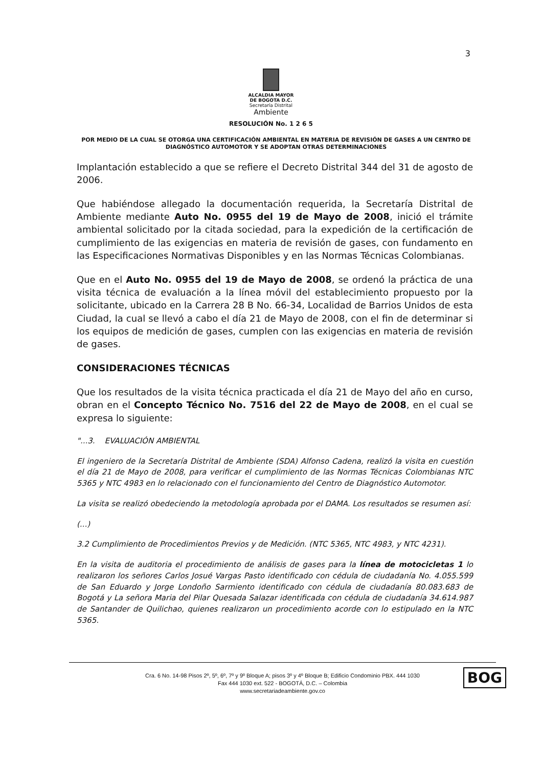3
ALCALDIA MAYOR
DE BOGOTA D.C.
Secretaría Distrital
Ambiente
RESOLUCIÓN No. 1 2 6 5
POR MEDIO DE LA CUAL SE OTORGA UNA CERTIFICACIÓN AMBIENTAL EN MATERIA DE REVISIÓN DE GASES A UN CENTRO DE DIAGNÓSTICO AUTOMOTOR Y SE ADOPTAN OTRAS DETERMINACIONES
Implantación establecido a que se refiere el Decreto Distrital 344 del 31 de agosto de 2006.
Que habiéndose allegado la documentación requerida, la Secretaría Distrital de Ambiente mediante Auto No. 0955 del 19 de Mayo de 2008, inició el trámite ambiental solicitado por la citada sociedad, para la expedición de la certificación de cumplimiento de las exigencias en materia de revisión de gases, con fundamento en las Especificaciones Normativas Disponibles y en las Normas Técnicas Colombianas.
Que en el Auto No. 0955 del 19 de Mayo de 2008, se ordenó la práctica de una visita técnica de evaluación a la línea móvil del establecimiento propuesto por la solicitante, ubicado en la Carrera 28 B No. 66-34, Localidad de Barrios Unidos de esta Ciudad, la cual se llevó a cabo el día 21 de Mayo de 2008, con el fin de determinar si los equipos de medición de gases, cumplen con las exigencias en materia de revisión de gases.
CONSIDERACIONES TÉCNICAS
Que los resultados de la visita técnica practicada el día 21 de Mayo del año en curso, obran en el Concepto Técnico No. 7516 del 22 de Mayo de 2008, en el cual se expresa lo siguiente:
"...3. EVALUACIÓN AMBIENTAL
El ingeniero de la Secretaría Distrital de Ambiente (SDA) Alfonso Cadena, realizó la visita en cuestión el día 21 de Mayo de 2008, para verificar el cumplimiento de las Normas Técnicas Colombianas NTC 5365 y NTC 4983 en lo relacionado con el funcionamiento del Centro de Diagnóstico Automotor.
La visita se realizó obedeciendo la metodología aprobada por el DAMA. Los resultados se resumen así:
(...)
3.2 Cumplimiento de Procedimientos Previos y de Medición. (NTC 5365, NTC 4983, y NTC 4231).
En la visita de auditoria el procedimiento de análisis de gases para la línea de motocicletas 1 lo realizaron los señores Carlos Josué Vargas Pasto identificado con cédula de ciudadanía No. 4.055.599 de San Eduardo y Jorge Londoño Sarmiento identificado con cédula de ciudadanía 80.083.683 de Bogotá y La señora Maria del Pilar Quesada Salazar identificada con cédula de ciudadanía 34.614.987 de Santander de Quilichao, quienes realizaron un procedimiento acorde con lo estipulado en la NTC 5365.
Cra. 6 No. 14-98 Pisos 2º, 5º, 6º, 7º y 9º Bloque A; pisos 3º y 4º Bloque B; Edificio Condominio PBX. 444 1030
Fax 444 1030 ext. 522 - BOGOTÁ, D.C. – Colombia
www.secretariadeambiente.gov.co
BOG